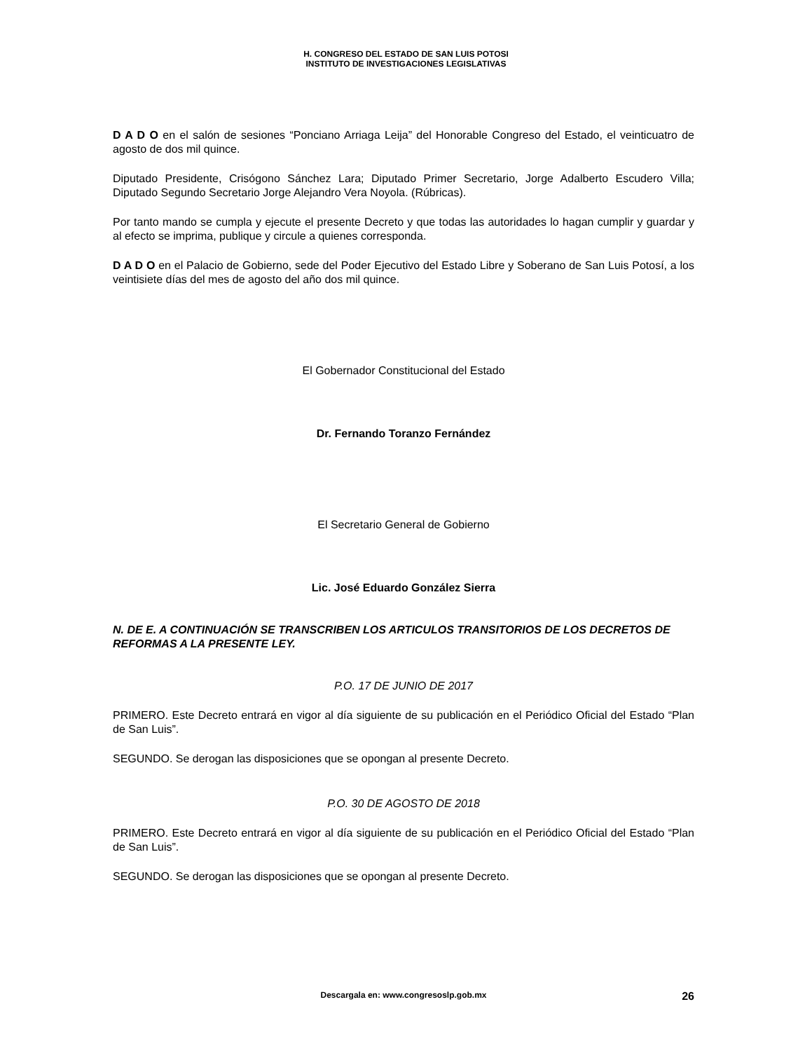H. CONGRESO DEL ESTADO DE SAN LUIS POTOSI
INSTITUTO DE INVESTIGACIONES LEGISLATIVAS
D A D O en el salón de sesiones “Ponciano Arriaga Leija” del Honorable Congreso del Estado, el veinticuatro de agosto de dos mil quince.
Diputado Presidente, Crisógono Sánchez Lara; Diputado Primer Secretario, Jorge Adalberto Escudero Villa; Diputado Segundo Secretario Jorge Alejandro Vera Noyola. (Rúbricas).
Por tanto mando se cumpla y ejecute el presente Decreto y que todas las autoridades lo hagan cumplir y guardar y al efecto se imprima, publique y circule a quienes corresponda.
D A D O en el Palacio de Gobierno, sede del Poder Ejecutivo del Estado Libre y Soberano de San Luis Potosí, a los veintisiete días del mes de agosto del año dos mil quince.
El Gobernador Constitucional del Estado
Dr. Fernando Toranzo Fernández
El Secretario General de Gobierno
Lic. José Eduardo González Sierra
N. DE E. A CONTINUACIÓN SE TRANSCRIBEN LOS ARTICULOS TRANSITORIOS DE LOS DECRETOS DE REFORMAS A LA PRESENTE LEY.
P.O. 17 DE JUNIO DE 2017
PRIMERO. Este Decreto entrará en vigor al día siguiente de su publicación en el Periódico Oficial del Estado “Plan de San Luis”.
SEGUNDO. Se derogan las disposiciones que se opongan al presente Decreto.
P.O. 30 DE AGOSTO DE 2018
PRIMERO. Este Decreto entrará en vigor al día siguiente de su publicación en el Periódico Oficial del Estado “Plan de San Luis”.
SEGUNDO. Se derogan las disposiciones que se opongan al presente Decreto.
Descargala en: www.congresoslp.gob.mx 26